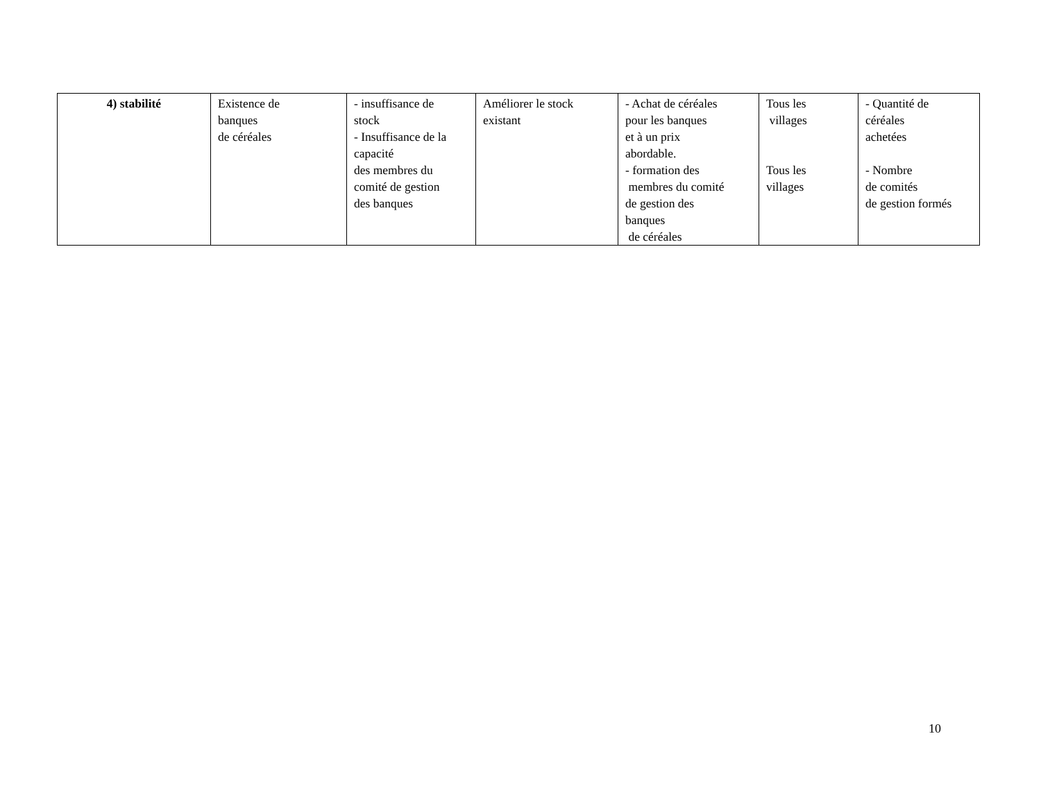| 4) stabilité | Existence de banques de céréales | - insuffisance de stock - Insuffisance de la capacité des membres du comité de gestion des banques | Améliorer le stock existant | - Achat de céréales pour les banques et à un prix abordable. - formation des membres du comité de gestion des banques de céréales | Tous les villages Tous les villages | - Quantité de céréales achetées - Nombre de comités de gestion formés |
10